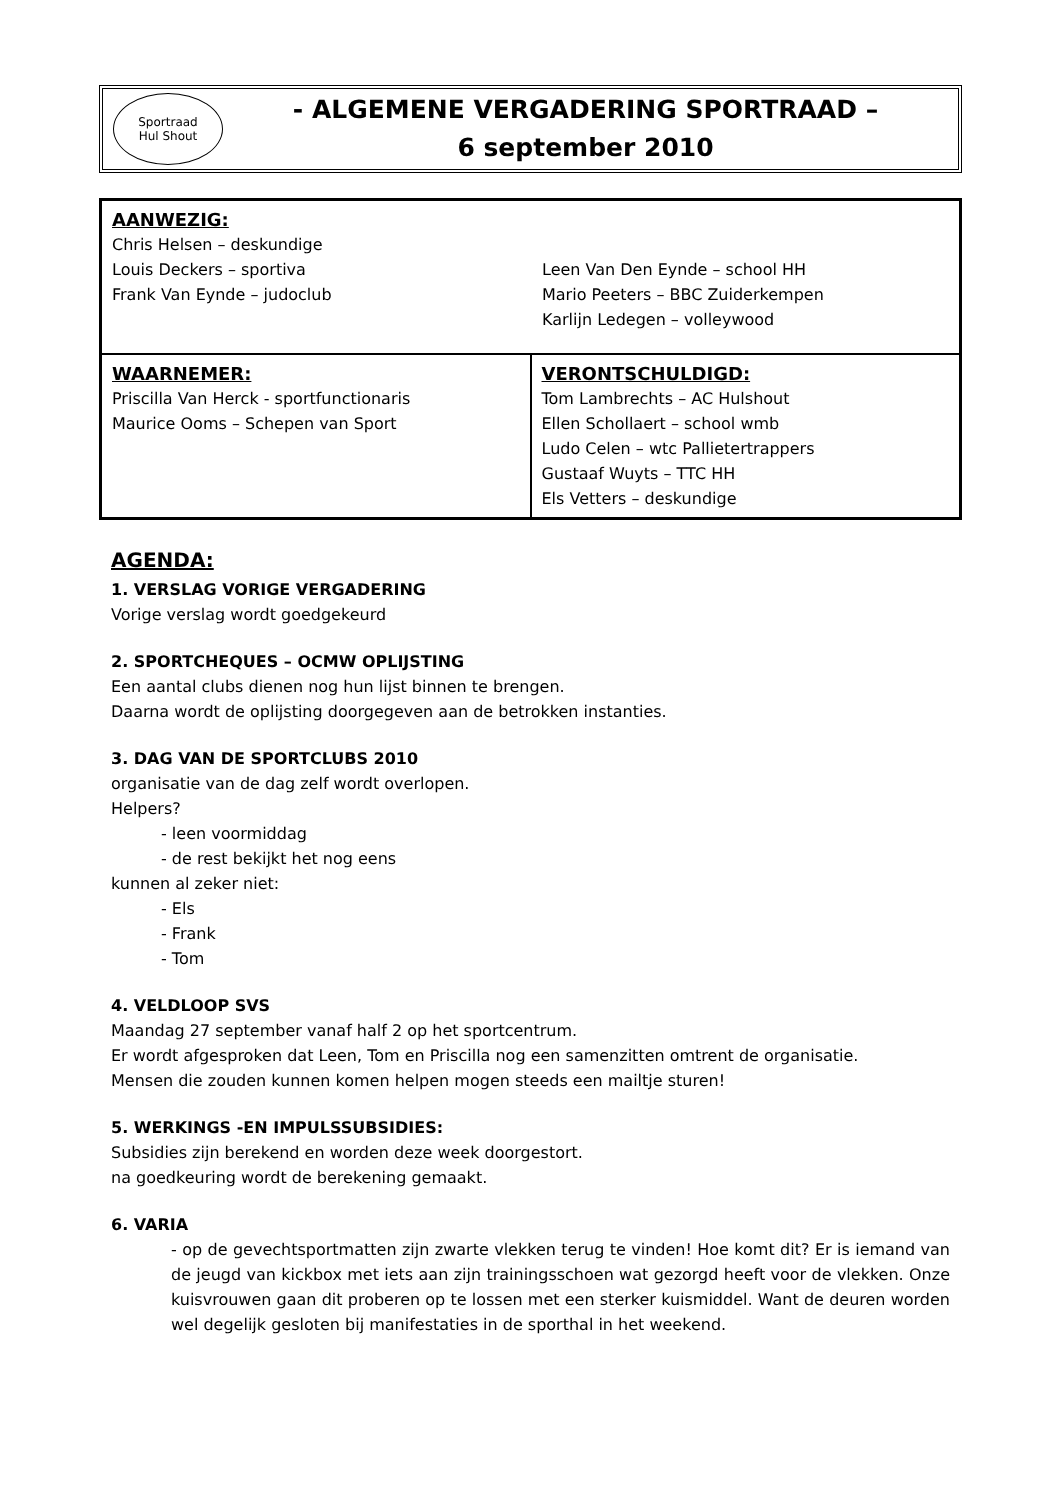Sportraad
Hul Shout
- ALGEMENE VERGADERING SPORTRAAD –
6 september 2010
| AANWEZIG: Chris Helsen – deskundige Louis Deckers – sportiva Frank Van Eynde – judoclub Leen Van Den Eynde – school HH Mario Peeters – BBC Zuiderkempen Karlijn Ledegen – volleywood | |
| WAARNEMER: Priscilla Van Herck - sportfunctionaris Maurice Ooms – Schepen van Sport | VERONTSCHULDIGD: Tom Lambrechts – AC Hulshout Ellen Schollaert – school wmb Ludo Celen – wtc Pallietertrappers Gustaaf Wuyts – TTC HH Els Vetters – deskundige |
AGENDA:
1. VERSLAG VORIGE VERGADERING
Vorige verslag wordt goedgekeurd
2. SPORTCHEQUES – OCMW OPLIJSTING
Een aantal clubs dienen nog hun lijst binnen te brengen.
Daarna wordt de oplijsting doorgegeven aan de betrokken instanties.
3. DAG VAN DE SPORTCLUBS 2010
organisatie van de dag zelf wordt overlopen.
Helpers?
- leen voormiddag
- de rest bekijkt het nog eens
kunnen al zeker niet:
- Els
- Frank
- Tom
4. VELDLOOP SVS
Maandag 27 september vanaf half 2 op het sportcentrum.
Er wordt afgesproken dat Leen, Tom en Priscilla nog een samenzitten omtrent de organisatie.
Mensen die zouden kunnen komen helpen mogen steeds een mailtje sturen!
5. WERKINGS -EN IMPULSSUBSIDIES:
Subsidies zijn berekend en worden deze week doorgestort.
na goedkeuring wordt de berekening gemaakt.
6. VARIA
- op de gevechtsportmatten zijn zwarte vlekken terug te vinden! Hoe komt dit? Er is iemand van de jeugd van kickbox met iets aan zijn trainingsschoen wat gezorgd heeft voor de vlekken. Onze kuisvrouwen gaan dit proberen op te lossen met een sterker kuismiddel. Want de deuren worden wel degelijk gesloten bij manifestaties in de sporthal in het weekend.